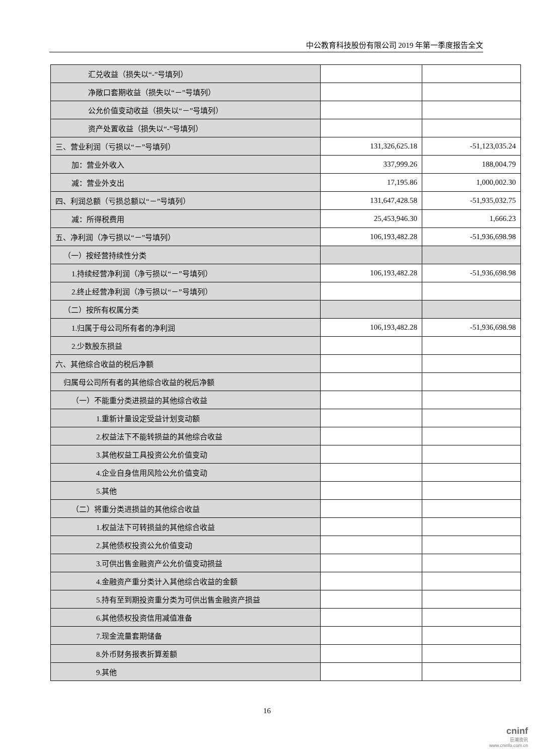中公教育科技股份有限公司 2019 年第一季度报告全文
| 汇兑收益（损失以“-”号填列） | | |
| 净敞口套期收益（损失以“－”号填列） | | |
| 公允价值变动收益（损失以“－”号填列） | | |
| 资产处置收益（损失以“-”号填列） | | |
| 三、营业利润（亏损以“－”号填列） | 131,326,625.18 | -51,123,035.24 |
| 加：营业外收入 | 337,999.26 | 188,004.79 |
| 减：营业外支出 | 17,195.86 | 1,000,002.30 |
| 四、利润总额（亏损总额以“－”号填列） | 131,647,428.58 | -51,935,032.75 |
| 减：所得税费用 | 25,453,946.30 | 1,666.23 |
| 五、净利润（净亏损以“－”号填列） | 106,193,482.28 | -51,936,698.98 |
| （一）按经营持续性分类 | | |
| 1.持续经营净利润（净亏损以“－”号填列） | 106,193,482.28 | -51,936,698.98 |
| 2.终止经营净利润（净亏损以“－”号填列） | | |
| （二）按所有权属分类 | | |
| 1.归属于母公司所有者的净利润 | 106,193,482.28 | -51,936,698.98 |
| 2.少数股东损益 | | |
| 六、其他综合收益的税后净额 | | |
| 归属母公司所有者的其他综合收益的税后净额 | | |
| （一）不能重分类进损益的其他综合收益 | | |
| 1.重新计量设定受益计划变动额 | | |
| 2.权益法下不能转损益的其他综合收益 | | |
| 3.其他权益工具投资公允价值变动 | | |
| 4.企业自身信用风险公允价值变动 | | |
| 5.其他 | | |
| （二）将重分类进损益的其他综合收益 | | |
| 1.权益法下可转损益的其他综合收益 | | |
| 2.其他债权投资公允价值变动 | | |
| 3.可供出售金融资产公允价值变动损益 | | |
| 4.金融资产重分类计入其他综合收益的金额 | | |
| 5.持有至到期投资重分类为可供出售金融资产损益 | | |
| 6.其他债权投资信用减值准备 | | |
| 7.现金流量套期储备 | | |
| 8.外币财务报表折算差额 | | |
| 9.其他 | | |
16
cninf
巨潮资讯
www.cninfo.com.cn